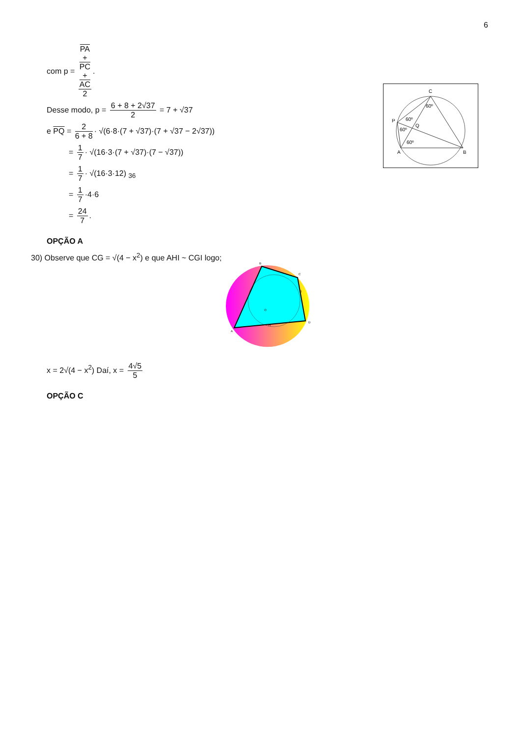6
com p = PA
+
PC
+
AC 2.
Desse modo, p = 6 + 8 + 2√37 2 = 7 + √37
e PQ = 2 6 + 8 · √(6·8·(7 + √37)·(7 + √37 − 2√37))
= 1 7 · √(16·3·(7 + √37)·(7 − √37))
= 1 7 · √(16·3·12) <sub>36</sub>
= 1 7 ·4·6
= 24 7.
OPÇÃO A
30) Observe que CG = √(4 − x<sup>2</sup>) e que AHI ~ CGI logo;
x = 2√(4 − x<sup>2</sup>) Daí, x = 4√5 5
OPÇÃO C
C
P
Q
A
B
60º
60º
60º
60º
B
C
D
A
G
H
O